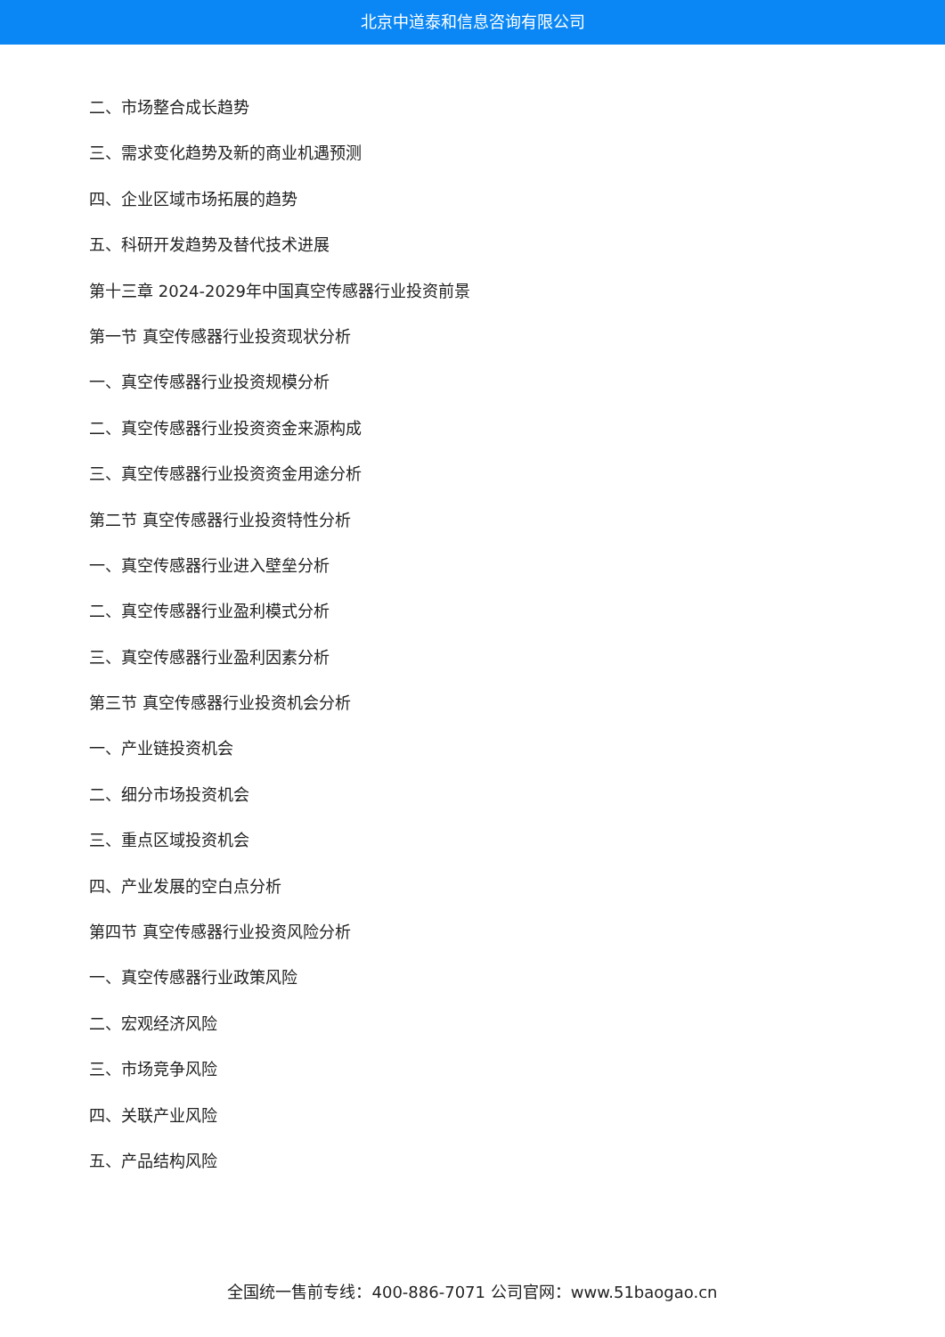北京中道泰和信息咨询有限公司
二、市场整合成长趋势
三、需求变化趋势及新的商业机遇预测
四、企业区域市场拓展的趋势
五、科研开发趋势及替代技术进展
第十三章 2024-2029年中国真空传感器行业投资前景
第一节 真空传感器行业投资现状分析
一、真空传感器行业投资规模分析
二、真空传感器行业投资资金来源构成
三、真空传感器行业投资资金用途分析
第二节 真空传感器行业投资特性分析
一、真空传感器行业进入壁垒分析
二、真空传感器行业盈利模式分析
三、真空传感器行业盈利因素分析
第三节 真空传感器行业投资机会分析
一、产业链投资机会
二、细分市场投资机会
三、重点区域投资机会
四、产业发展的空白点分析
第四节 真空传感器行业投资风险分析
一、真空传感器行业政策风险
二、宏观经济风险
三、市场竞争风险
四、关联产业风险
五、产品结构风险
全国统一售前专线：400-886-7071 公司官网：www.51baogao.cn